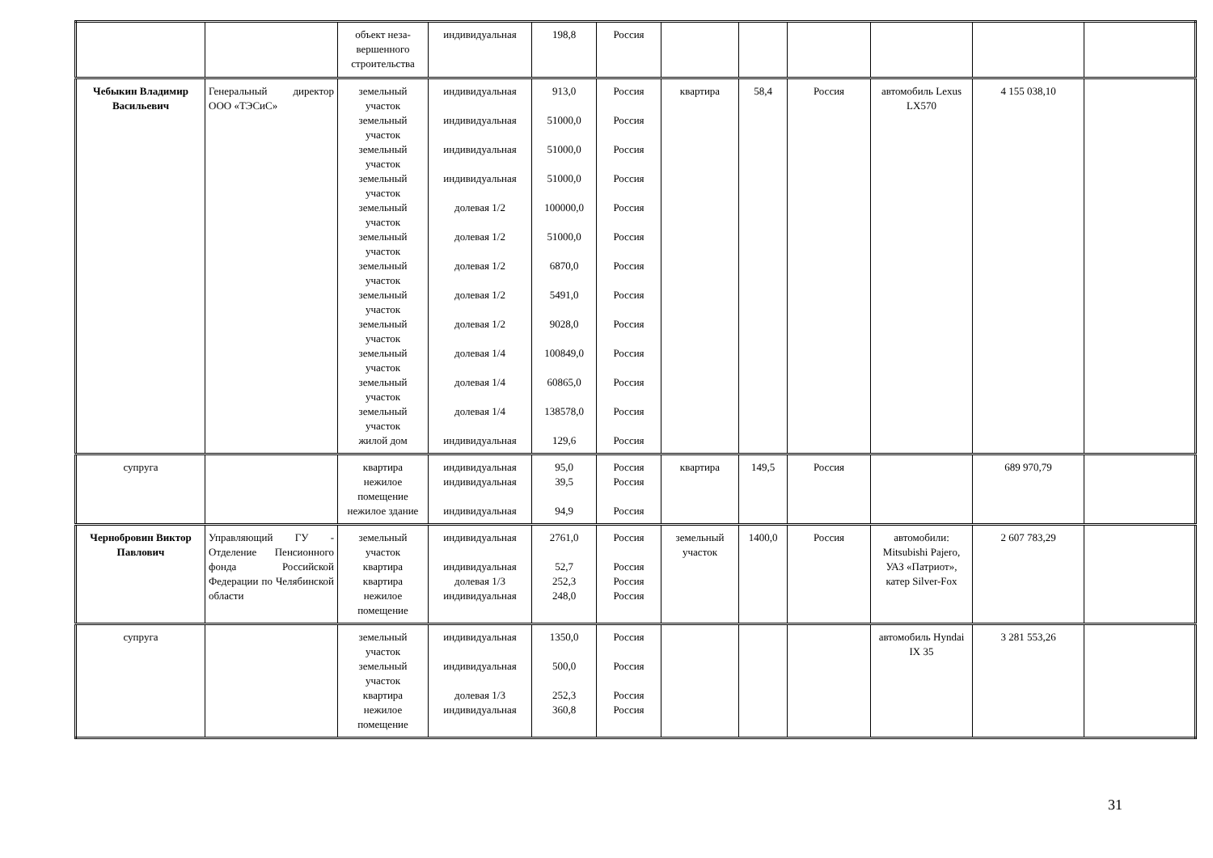| | | объект неза-вершенного строительства | индивидуальная | 198,8 | Россия | | | | | | |
| Чебыкин Владимир Васильевич | Генеральный директор ООО «ТЭСиС» | земельный участок земельный участок земельный участок земельный участок земельный участок земельный участок земельный участок земельный участок земельный участок земельный участок земельный участок земельный участок жилой дом | индивидуальная индивидуальная индивидуальная индивидуальная долевая 1/2 долевая 1/2 долевая 1/2 долевая 1/2 долевая 1/2 долевая 1/4 долевая 1/4 долевая 1/4 индивидуальная | 913,0 51000,0 51000,0 51000,0 100000,0 51000,0 6870,0 5491,0 9028,0 100849,0 60865,0 138578,0 129,6 | Россия Россия Россия Россия Россия Россия Россия Россия Россия Россия Россия Россия Россия | квартира | 58,4 | Россия | автомобиль Lexus LX570 | 4 155 038,10 | |
| супруга | | квартира нежилое помещение нежилое здание | индивидуальная индивидуальная индивидуальная | 95,0 39,5 94,9 | Россия Россия Россия | квартира | 149,5 | Россия | | 689 970,79 | |
| Чернобровин Виктор Павлович | Управляющий ГУ - Отделение Пенсионного фонда Российской Федерации по Челябинской области | земельный участок квартира квартира нежилое помещение | индивидуальная индивидуальная долевая 1/3 индивидуальная | 2761,0 52,7 252,3 248,0 | Россия Россия Россия Россия | земельный участок | 1400,0 | Россия | автомобили: Mitsubishi Pajero, УАЗ «Патриот», катер Silver-Fox | 2 607 783,29 | |
| супруга | | земельный участок земельный участок квартира нежилое помещение | индивидуальная индивидуальная долевая 1/3 индивидуальная | 1350,0 500,0 252,3 360,8 | Россия Россия Россия Россия | | | | автомобиль Hyndai IX 35 | 3 281 553,26 | |
31